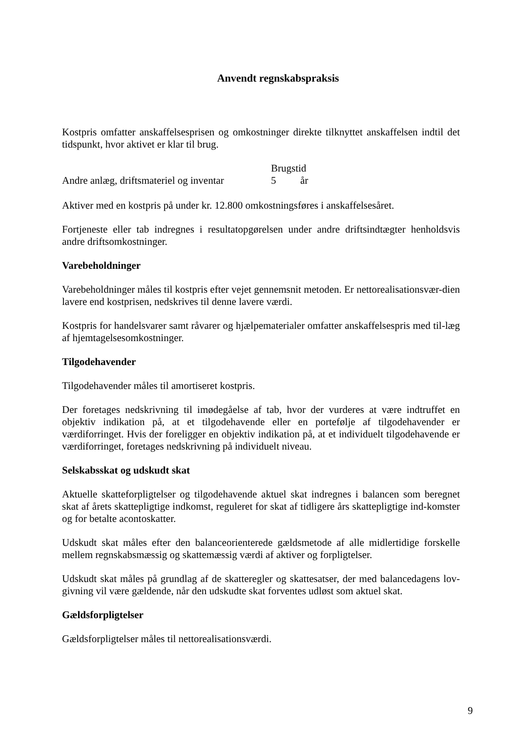Anvendt regnskabspraksis
Kostpris omfatter anskaffelsesprisen og omkostninger direkte tilknyttet anskaffelsen indtil det tidspunkt, hvor aktivet er klar til brug.
| | Brugstid | |
| --- | --- | --- |
| Andre anlæg, driftsmateriel og inventar | 5 | år |
Aktiver med en kostpris på under kr. 12.800 omkostningsføres i anskaffelsesåret.
Fortjeneste eller tab indregnes i resultatopgørelsen under andre driftsindtægter henholdsvis andre driftsomkostninger.
Varebeholdninger
Varebeholdninger måles til kostpris efter vejet gennemsnit metoden. Er nettorealisationsvær-dien lavere end kostprisen, nedskrives til denne lavere værdi.
Kostpris for handelsvarer samt råvarer og hjælpematerialer omfatter anskaffelsespris med til-læg af hjemtagelsesomkostninger.
Tilgodehavender
Tilgodehavender måles til amortiseret kostpris.
Der foretages nedskrivning til imødegåelse af tab, hvor der vurderes at være indtruffet en objektiv indikation på, at et tilgodehavende eller en portefølje af tilgodehavender er værdiforringet. Hvis der foreligger en objektiv indikation på, at et individuelt tilgodehavende er værdiforringet, foretages nedskrivning på individuelt niveau.
Selskabsskat og udskudt skat
Aktuelle skatteforpligtelser og tilgodehavende aktuel skat indregnes i balancen som beregnet skat af årets skattepligtige indkomst, reguleret for skat af tidligere års skattepligtige ind-komster og for betalte acontoskatter.
Udskudt skat måles efter den balanceorienterede gældsmetode af alle midlertidige forskelle mellem regnskabsmæssig og skattemæssig værdi af aktiver og forpligtelser.
Udskudt skat måles på grundlag af de skatteregler og skattesatser, der med balancedagens lov-givning vil være gældende, når den udskudte skat forventes udløst som aktuel skat.
Gældsforpligtelser
Gældsforpligtelser måles til nettorealisationsværdi.
9